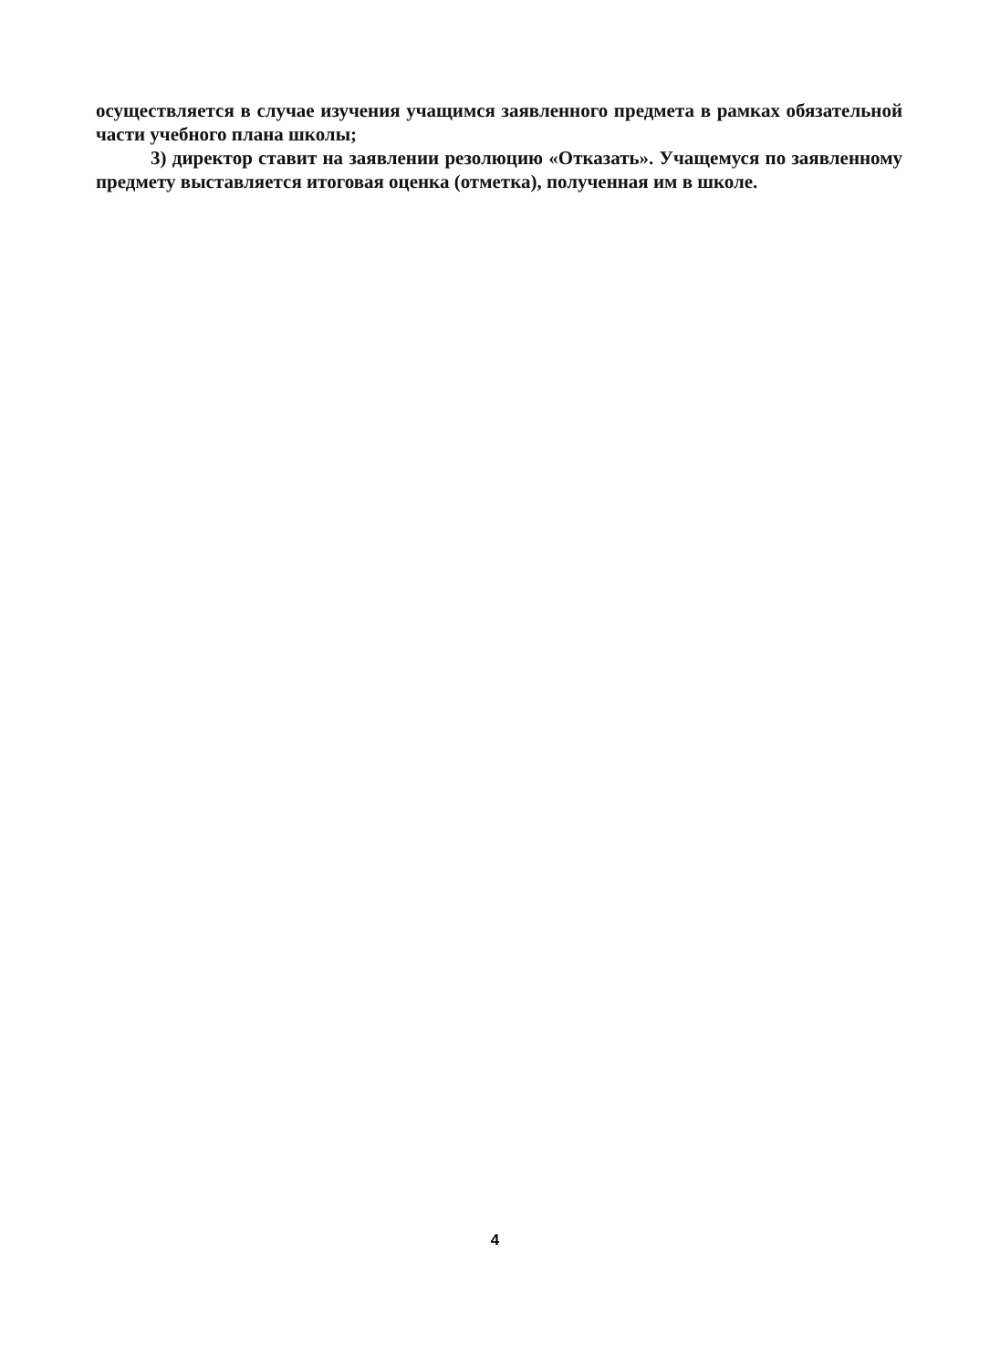осуществляется в случае изучения учащимся заявленного предмета в рамках обязательной части учебного плана школы;
3) директор ставит на заявлении резолюцию «Отказать». Учащемуся по заявленному предмету выставляется итоговая оценка (отметка), полученная им в школе.
4